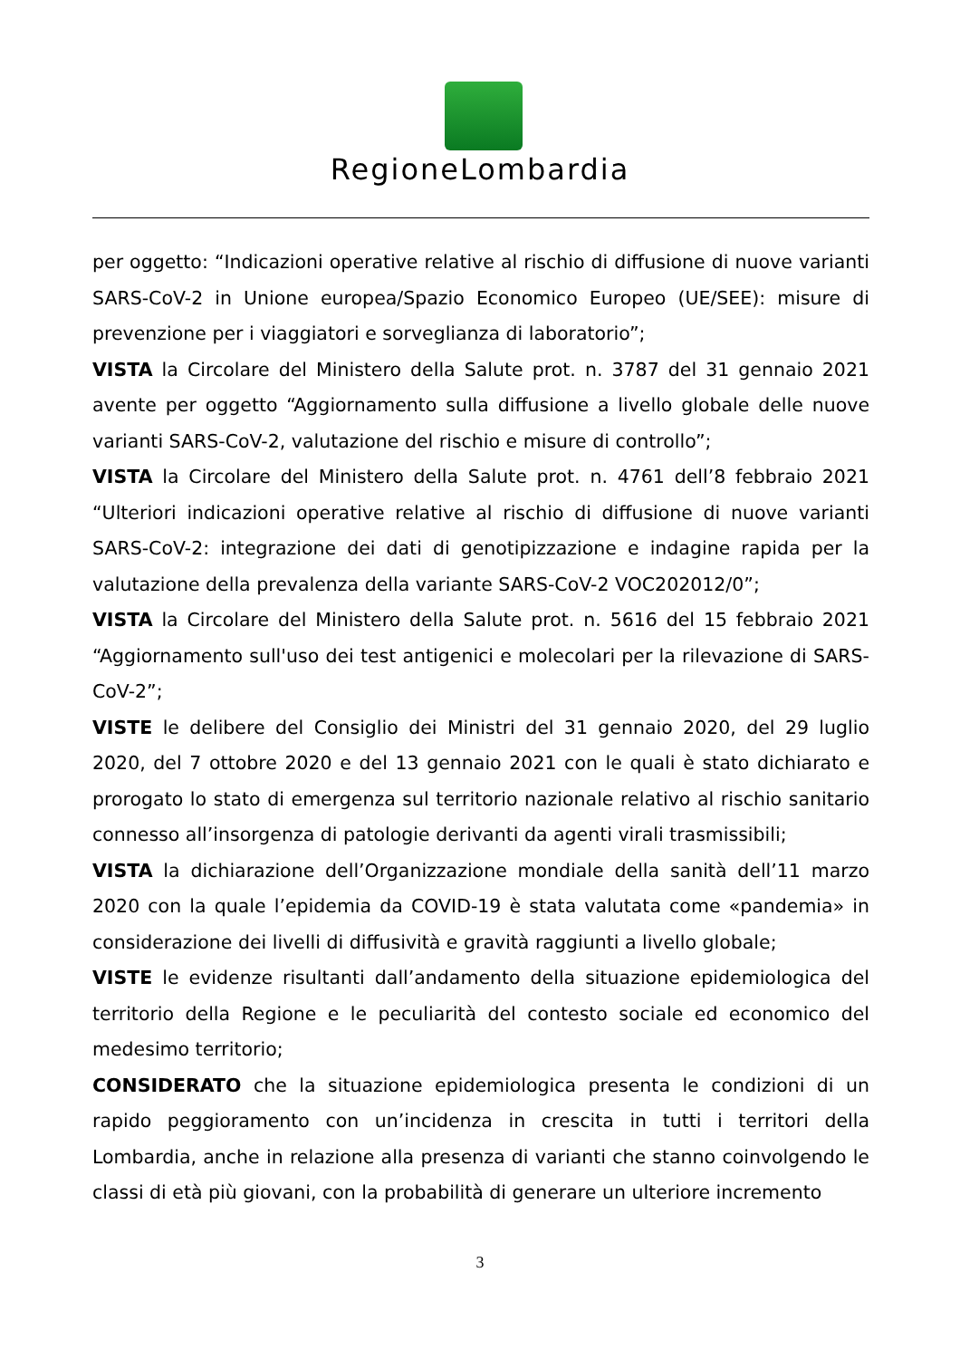RegioneLombardia
per oggetto: “Indicazioni operative relative al rischio di diffusione di nuove varianti SARS-CoV-2 in Unione europea/Spazio Economico Europeo (UE/SEE): misure di prevenzione per i viaggiatori e sorveglianza di laboratorio”;
VISTA la Circolare del Ministero della Salute prot. n. 3787 del 31 gennaio 2021 avente per oggetto “Aggiornamento sulla diffusione a livello globale delle nuove varianti SARS-CoV-2, valutazione del rischio e misure di controllo”;
VISTA la Circolare del Ministero della Salute prot. n. 4761 dell’8 febbraio 2021 “Ulteriori indicazioni operative relative al rischio di diffusione di nuove varianti SARS-CoV-2: integrazione dei dati di genotipizzazione e indagine rapida per la valutazione della prevalenza della variante SARS-CoV-2 VOC202012/0”;
VISTA la Circolare del Ministero della Salute prot. n. 5616 del 15 febbraio 2021 “Aggiornamento sull'uso dei test antigenici e molecolari per la rilevazione di SARS-CoV-2”;
VISTE le delibere del Consiglio dei Ministri del 31 gennaio 2020, del 29 luglio 2020, del 7 ottobre 2020 e del 13 gennaio 2021 con le quali è stato dichiarato e prorogato lo stato di emergenza sul territorio nazionale relativo al rischio sanitario connesso all’insorgenza di patologie derivanti da agenti virali trasmissibili;
VISTA la dichiarazione dell’Organizzazione mondiale della sanità dell’11 marzo 2020 con la quale l’epidemia da COVID-19 è stata valutata come «pandemia» in considerazione dei livelli di diffusività e gravità raggiunti a livello globale;
VISTE le evidenze risultanti dall’andamento della situazione epidemiologica del territorio della Regione e le peculiarità del contesto sociale ed economico del medesimo territorio;
CONSIDERATO che la situazione epidemiologica presenta le condizioni di un rapido peggioramento con un’incidenza in crescita in tutti i territori della Lombardia, anche in relazione alla presenza di varianti che stanno coinvolgendo le classi di età più giovani, con la probabilità di generare un ulteriore incremento
3